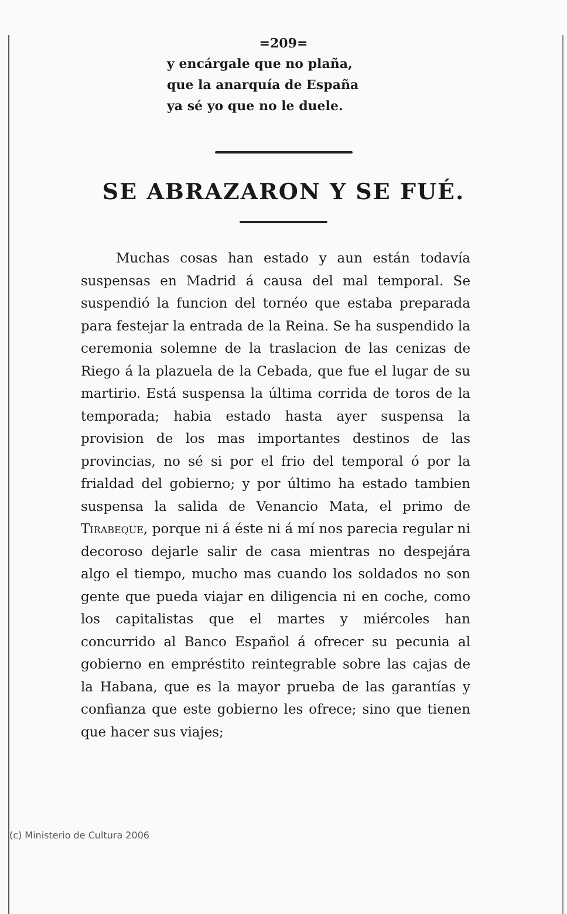=209=
y encárgale que no plaña,
que la anarquía de España
ya sé yo que no le duele.
SE ABRAZARON Y SE FUÉ.
Muchas cosas han estado y aun están todavía suspensas en Madrid á causa del mal temporal. Se suspendió la funcion del tornéo que estaba preparada para festejar la entrada de la Reina. Se ha suspendido la ceremonia solemne de la traslacion de las cenizas de Riego á la plazuela de la Cebada, que fue el lugar de su martirio. Está suspensa la última corrida de toros de la temporada; habia estado hasta ayer suspensa la provision de los mas importantes destinos de las provincias, no sé si por el frio del temporal ó por la frialdad del gobierno; y por último ha estado tambien suspensa la salida de Venancio Mata, el primo de Tirabeque, porque ni á éste ni á mí nos parecia regular ni decoroso dejarle salir de casa mientras no despejára algo el tiempo, mucho mas cuando los soldados no son gente que pueda viajar en diligencia ni en coche, como los capitalistas que el martes y miércoles han concurrido al Banco Español á ofrecer su pecunia al gobierno en empréstito reintegrable sobre las cajas de la Habana, que es la mayor prueba de las garantías y confianza que este gobierno les ofrece; sino que tienen que hacer sus viajes;
(c) Ministerio de Cultura 2006